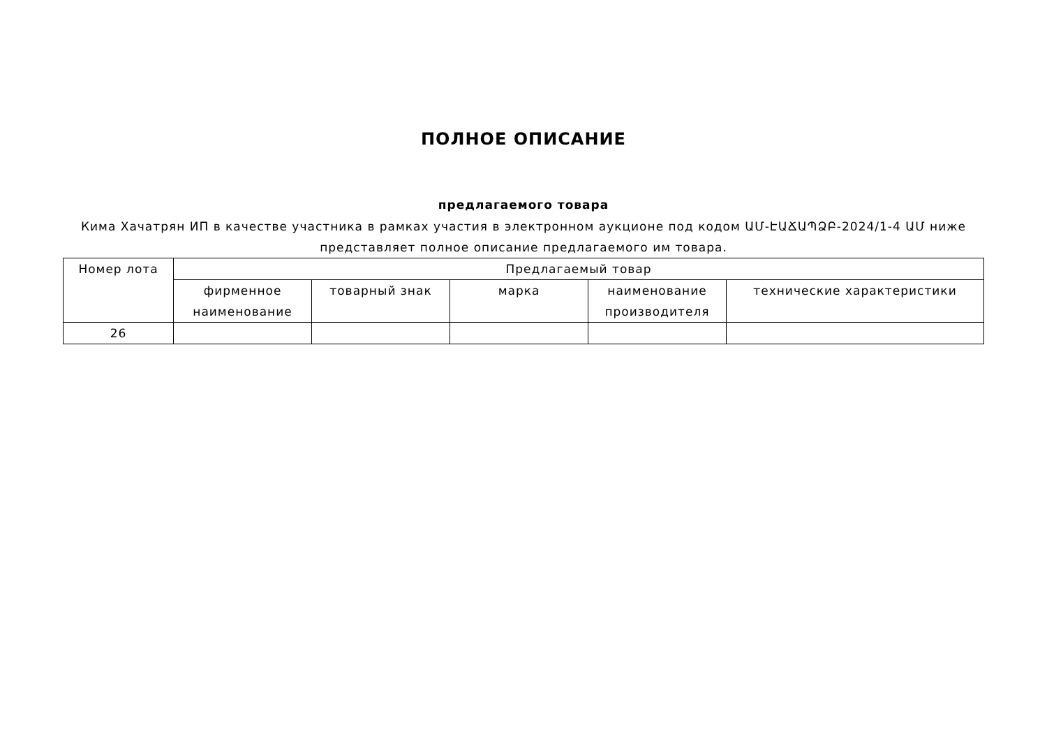ПОЛНОЕ ОПИСАНИЕ
предлагаемого товара
Кима Хачатрян ИП в качестве участника в рамках участия в электронном аукционе под кодом ԱՄ-ԷԱՃԱՊՁԲ-2024/1-4 ԱՄ ниже представляет полное описание предлагаемого им товара.
| Номер лота | Предлагаемый товар | | | | |
| --- | --- | --- | --- | --- | --- |
| | фирменное наименование | товарный знак | марка | наименование производителя | технические характеристики |
| 26 | | | | | |